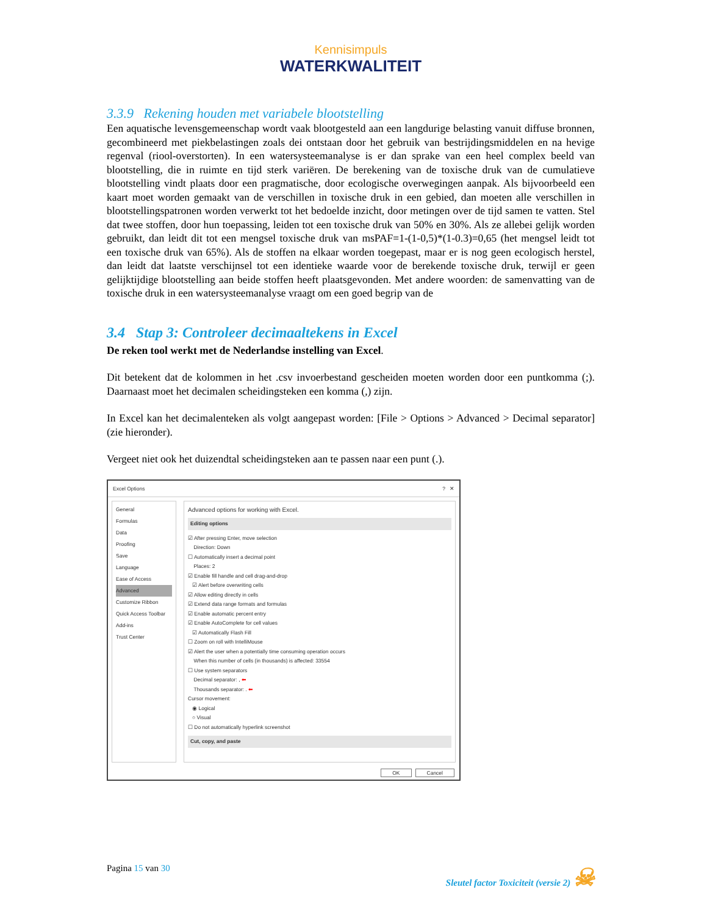Kennisimpuls
WATERKWALITEIT
3.3.9 Rekening houden met variabele blootstelling
Een aquatische levensgemeenschap wordt vaak blootgesteld aan een langdurige belasting vanuit diffuse bronnen, gecombineerd met piekbelastingen zoals dei ontstaan door het gebruik van bestrijdingsmiddelen en na hevige regenval (riool-overstorten). In een watersysteemanalyse is er dan sprake van een heel complex beeld van blootstelling, die in ruimte en tijd sterk variëren. De berekening van de toxische druk van de cumulatieve blootstelling vindt plaats door een pragmatische, door ecologische overwegingen aanpak. Als bijvoorbeeld een kaart moet worden gemaakt van de verschillen in toxische druk in een gebied, dan moeten alle verschillen in blootstellingspatronen worden verwerkt tot het bedoelde inzicht, door metingen over de tijd samen te vatten. Stel dat twee stoffen, door hun toepassing, leiden tot een toxische druk van 50% en 30%. Als ze allebei gelijk worden gebruikt, dan leidt dit tot een mengsel toxische druk van msPAF=1-(1-0,5)*(1-0.3)=0,65 (het mengsel leidt tot een toxische druk van 65%). Als de stoffen na elkaar worden toegepast, maar er is nog geen ecologisch herstel, dan leidt dat laatste verschijnsel tot een identieke waarde voor de berekende toxische druk, terwijl er geen gelijktijdige blootstelling aan beide stoffen heeft plaatsgevonden. Met andere woorden: de samenvatting van de toxische druk in een watersysteemanalyse vraagt om een goed begrip van de
3.4 Stap 3: Controleer decimaaltekens in Excel
De reken tool werkt met de Nederlandse instelling van Excel.
Dit betekent dat de kolommen in het .csv invoerbestand gescheiden moeten worden door een puntkomma (;). Daarnaast moet het decimalen scheidingsteken een komma (,) zijn.
In Excel kan het decimalenteken als volgt aangepast worden: [File > Options > Advanced > Decimal separator] (zie hieronder).
Vergeet niet ook het duizendtal scheidingsteken aan te passen naar een punt (.).
Excel Options? ✕
General
Formulas
Data
Proofing
Save
Language
Ease of Access
Advanced
Customize Ribbon
Quick Access Toolbar
Add-ins
Trust Center
Advanced options for working with Excel.
Editing options
☑ After pressing Enter, move selection
Direction: Down
☐ Automatically insert a decimal point
Places: 2
☑ Enable fill handle and cell drag-and-drop
☑ Alert before overwriting cells
☑ Allow editing directly in cells
☑ Extend data range formats and formulas
☑ Enable automatic percent entry
☑ Enable AutoComplete for cell values
☑ Automatically Flash Fill
☐ Zoom on roll with IntelliMouse
☑ Alert the user when a potentially time consuming operation occurs
When this number of cells (in thousands) is affected: 33554
☐ Use system separators
Decimal separator: , ⬅
Thousands separator: . ⬅
Cursor movement:
◉ Logical
○ Visual
☐ Do not automatically hyperlink screenshot
Cut, copy, and paste
OK Cancel
Pagina 15 van 30 Sleutel factor Toxiciteit (versie 2) ☠